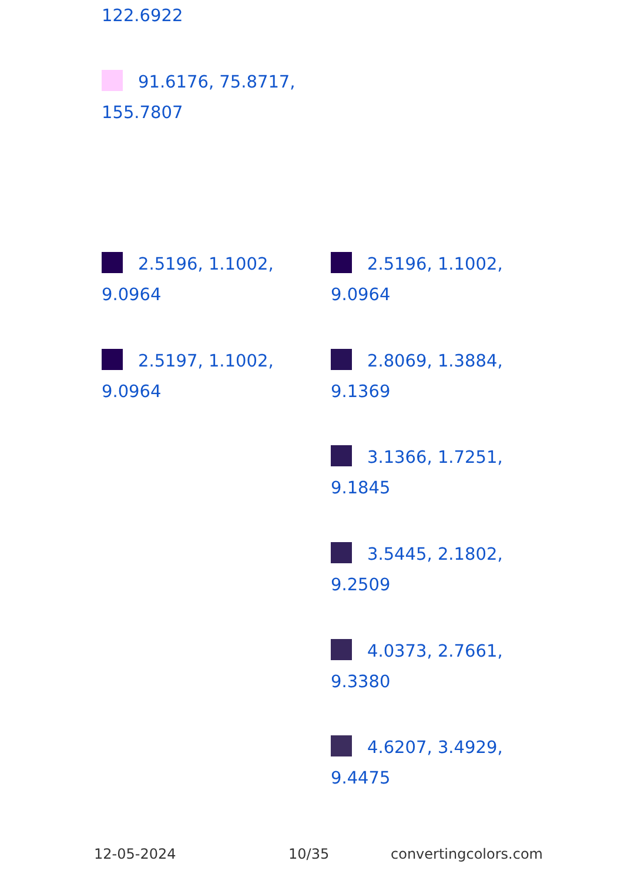122.6922
91.6176, 75.8717, 155.7807
2.5196, 1.1002, 9.0964
2.5197, 1.1002, 9.0964
2.5196, 1.1002, 9.0964
2.8069, 1.3884, 9.1369
3.1366, 1.7251, 9.1845
3.5445, 2.1802, 9.2509
4.0373, 2.7661, 9.3380
4.6207, 3.4929, 9.4475
12-05-2024 10/35 convertingcolors.com